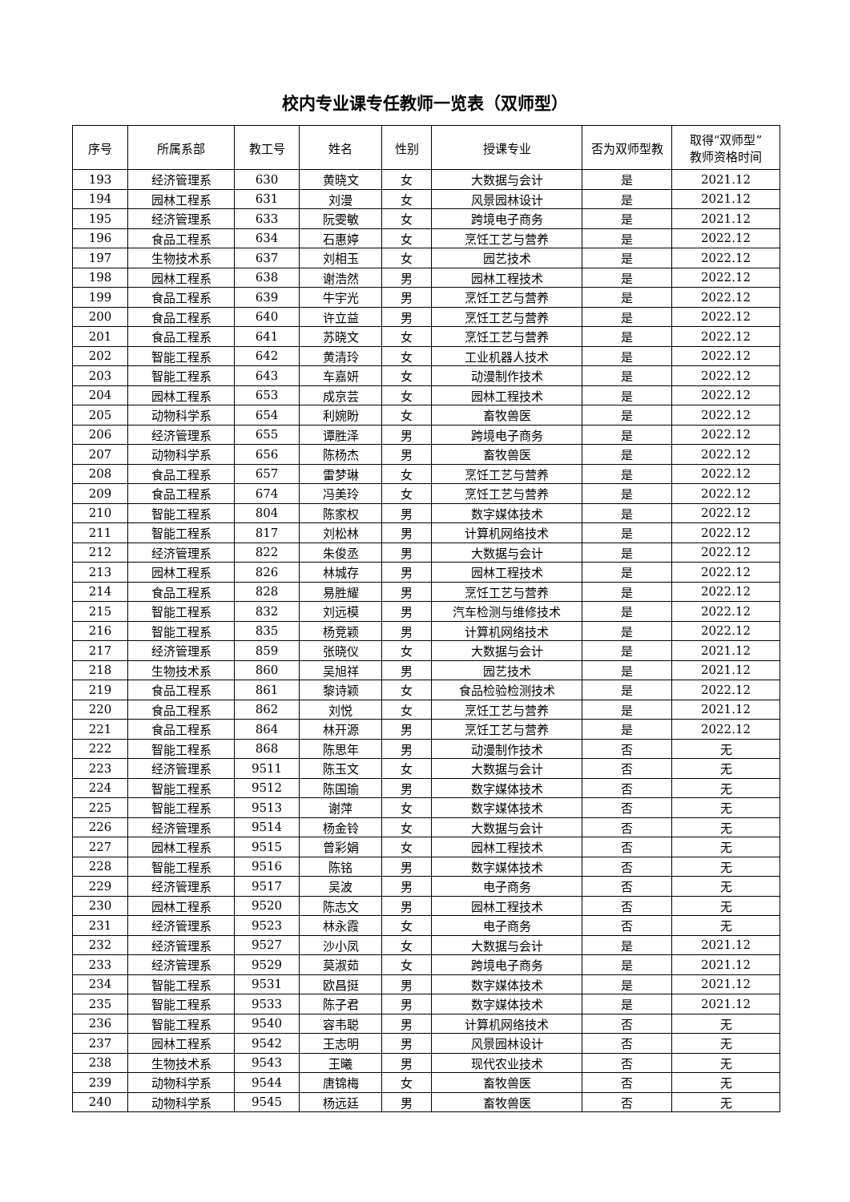校内专业课专任教师一览表（双师型）
| 序号 | 所属系部 | 教工号 | 姓名 | 性别 | 授课专业 | 否为双师型教 | 取得“双师型” 教师资格时间 |
| --- | --- | --- | --- | --- | --- | --- | --- |
| 193 | 经济管理系 | 630 | 黄晓文 | 女 | 大数据与会计 | 是 | 2021.12 |
| 194 | 园林工程系 | 631 | 刘漫 | 女 | 风景园林设计 | 是 | 2021.12 |
| 195 | 经济管理系 | 633 | 阮雯敏 | 女 | 跨境电子商务 | 是 | 2021.12 |
| 196 | 食品工程系 | 634 | 石惠婷 | 女 | 烹饪工艺与营养 | 是 | 2022.12 |
| 197 | 生物技术系 | 637 | 刘相玉 | 女 | 园艺技术 | 是 | 2022.12 |
| 198 | 园林工程系 | 638 | 谢浩然 | 男 | 园林工程技术 | 是 | 2022.12 |
| 199 | 食品工程系 | 639 | 牛宇光 | 男 | 烹饪工艺与营养 | 是 | 2022.12 |
| 200 | 食品工程系 | 640 | 许立益 | 男 | 烹饪工艺与营养 | 是 | 2022.12 |
| 201 | 食品工程系 | 641 | 苏晓文 | 女 | 烹饪工艺与营养 | 是 | 2022.12 |
| 202 | 智能工程系 | 642 | 黄清玲 | 女 | 工业机器人技术 | 是 | 2022.12 |
| 203 | 智能工程系 | 643 | 车嘉妍 | 女 | 动漫制作技术 | 是 | 2022.12 |
| 204 | 园林工程系 | 653 | 成京芸 | 女 | 园林工程技术 | 是 | 2022.12 |
| 205 | 动物科学系 | 654 | 利婉盼 | 女 | 畜牧兽医 | 是 | 2022.12 |
| 206 | 经济管理系 | 655 | 谭胜泽 | 男 | 跨境电子商务 | 是 | 2022.12 |
| 207 | 动物科学系 | 656 | 陈杨杰 | 男 | 畜牧兽医 | 是 | 2022.12 |
| 208 | 食品工程系 | 657 | 雷梦琳 | 女 | 烹饪工艺与营养 | 是 | 2022.12 |
| 209 | 食品工程系 | 674 | 冯美玲 | 女 | 烹饪工艺与营养 | 是 | 2022.12 |
| 210 | 智能工程系 | 804 | 陈家权 | 男 | 数字媒体技术 | 是 | 2022.12 |
| 211 | 智能工程系 | 817 | 刘松林 | 男 | 计算机网络技术 | 是 | 2022.12 |
| 212 | 经济管理系 | 822 | 朱俊丞 | 男 | 大数据与会计 | 是 | 2022.12 |
| 213 | 园林工程系 | 826 | 林城存 | 男 | 园林工程技术 | 是 | 2022.12 |
| 214 | 食品工程系 | 828 | 易胜耀 | 男 | 烹饪工艺与营养 | 是 | 2022.12 |
| 215 | 智能工程系 | 832 | 刘远模 | 男 | 汽车检测与维修技术 | 是 | 2022.12 |
| 216 | 智能工程系 | 835 | 杨竞颖 | 男 | 计算机网络技术 | 是 | 2022.12 |
| 217 | 经济管理系 | 859 | 张晓仪 | 女 | 大数据与会计 | 是 | 2021.12 |
| 218 | 生物技术系 | 860 | 吴旭祥 | 男 | 园艺技术 | 是 | 2021.12 |
| 219 | 食品工程系 | 861 | 黎诗颖 | 女 | 食品检验检测技术 | 是 | 2022.12 |
| 220 | 食品工程系 | 862 | 刘悦 | 女 | 烹饪工艺与营养 | 是 | 2021.12 |
| 221 | 食品工程系 | 864 | 林开源 | 男 | 烹饪工艺与营养 | 是 | 2022.12 |
| 222 | 智能工程系 | 868 | 陈思年 | 男 | 动漫制作技术 | 否 | 无 |
| 223 | 经济管理系 | 9511 | 陈玉文 | 女 | 大数据与会计 | 否 | 无 |
| 224 | 智能工程系 | 9512 | 陈国瑜 | 男 | 数字媒体技术 | 否 | 无 |
| 225 | 智能工程系 | 9513 | 谢萍 | 女 | 数字媒体技术 | 否 | 无 |
| 226 | 经济管理系 | 9514 | 杨金铃 | 女 | 大数据与会计 | 否 | 无 |
| 227 | 园林工程系 | 9515 | 曾彩娟 | 女 | 园林工程技术 | 否 | 无 |
| 228 | 智能工程系 | 9516 | 陈铭 | 男 | 数字媒体技术 | 否 | 无 |
| 229 | 经济管理系 | 9517 | 吴波 | 男 | 电子商务 | 否 | 无 |
| 230 | 园林工程系 | 9520 | 陈志文 | 男 | 园林工程技术 | 否 | 无 |
| 231 | 经济管理系 | 9523 | 林永霞 | 女 | 电子商务 | 否 | 无 |
| 232 | 经济管理系 | 9527 | 沙小凤 | 女 | 大数据与会计 | 是 | 2021.12 |
| 233 | 经济管理系 | 9529 | 莫淑茹 | 女 | 跨境电子商务 | 是 | 2021.12 |
| 234 | 智能工程系 | 9531 | 欧昌挺 | 男 | 数字媒体技术 | 是 | 2021.12 |
| 235 | 智能工程系 | 9533 | 陈子君 | 男 | 数字媒体技术 | 是 | 2021.12 |
| 236 | 智能工程系 | 9540 | 容韦聪 | 男 | 计算机网络技术 | 否 | 无 |
| 237 | 园林工程系 | 9542 | 王志明 | 男 | 风景园林设计 | 否 | 无 |
| 238 | 生物技术系 | 9543 | 王曦 | 男 | 现代农业技术 | 否 | 无 |
| 239 | 动物科学系 | 9544 | 唐锦梅 | 女 | 畜牧兽医 | 否 | 无 |
| 240 | 动物科学系 | 9545 | 杨远廷 | 男 | 畜牧兽医 | 否 | 无 |